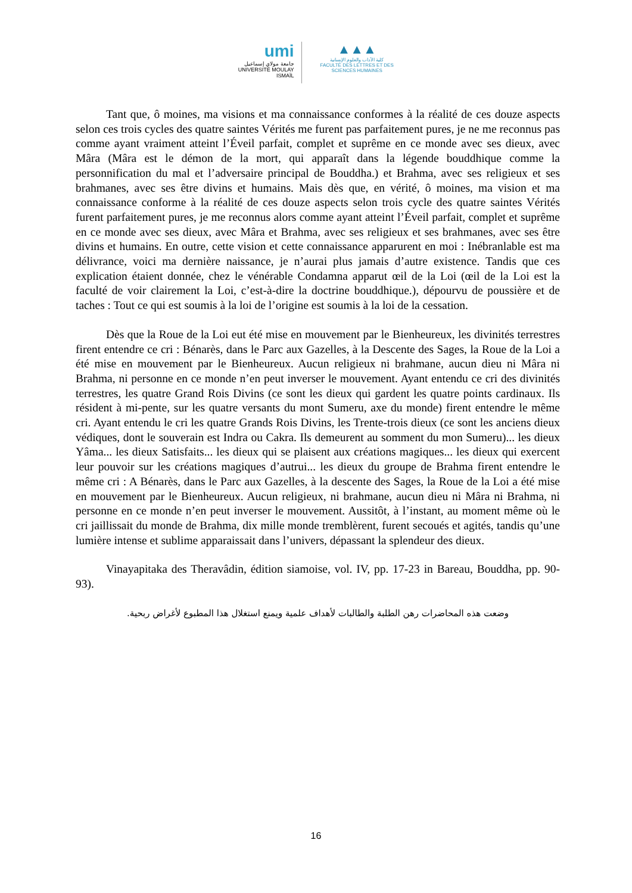umi
جامعة مولاي إسماعيل
UNIVERSITÉ MOULAY ISMAÏL
▲▲▲
كلية الآداب والعلوم الإنسانية
FACULTÉ DES LETTRES ET DES SCIENCES HUMAINES
Tant que, ô moines, ma visions et ma connaissance conformes à la réalité de ces douze aspects selon ces trois cycles des quatre saintes Vérités me furent pas parfaitement pures, je ne me reconnus pas comme ayant vraiment atteint l’Éveil parfait, complet et suprême en ce monde avec ses dieux, avec Mâra (Mâra est le démon de la mort, qui apparaît dans la légende bouddhique comme la personnification du mal et l’adversaire principal de Bouddha.) et Brahma, avec ses religieux et ses brahmanes, avec ses être divins et humains. Mais dès que, en vérité, ô moines, ma vision et ma connaissance conforme à la réalité de ces douze aspects selon trois cycle des quatre saintes Vérités furent parfaitement pures, je me reconnus alors comme ayant atteint l’Éveil parfait, complet et suprême en ce monde avec ses dieux, avec Mâra et Brahma, avec ses religieux et ses brahmanes, avec ses être divins et humains. En outre, cette vision et cette connaissance apparurent en moi : Inébranlable est ma délivrance, voici ma dernière naissance, je n’aurai plus jamais d’autre existence. Tandis que ces explication étaient donnée, chez le vénérable Condamna apparut œil de la Loi (œil de la Loi est la faculté de voir clairement la Loi, c’est-à-dire la doctrine bouddhique.), dépourvu de poussière et de taches : Tout ce qui est soumis à la loi de l’origine est soumis à la loi de la cessation.
Dès que la Roue de la Loi eut été mise en mouvement par le Bienheureux, les divinités terrestres firent entendre ce cri : Bénarès, dans le Parc aux Gazelles, à la Descente des Sages, la Roue de la Loi a été mise en mouvement par le Bienheureux. Aucun religieux ni brahmane, aucun dieu ni Mâra ni Brahma, ni personne en ce monde n’en peut inverser le mouvement. Ayant entendu ce cri des divinités terrestres, les quatre Grand Rois Divins (ce sont les dieux qui gardent les quatre points cardinaux. Ils résident à mi-pente, sur les quatre versants du mont Sumeru, axe du monde) firent entendre le même cri. Ayant entendu le cri les quatre Grands Rois Divins, les Trente-trois dieux (ce sont les anciens dieux védiques, dont le souverain est Indra ou Cakra. Ils demeurent au somment du mon Sumeru)... les dieux Yâma... les dieux Satisfaits... les dieux qui se plaisent aux créations magiques... les dieux qui exercent leur pouvoir sur les créations magiques d’autrui... les dieux du groupe de Brahma firent entendre le même cri : A Bénarès, dans le Parc aux Gazelles, à la descente des Sages, la Roue de la Loi a été mise en mouvement par le Bienheureux. Aucun religieux, ni brahmane, aucun dieu ni Mâra ni Brahma, ni personne en ce monde n’en peut inverser le mouvement. Aussitôt, à l’instant, au moment même où le cri jaillissait du monde de Brahma, dix mille monde tremblèrent, furent secoués et agités, tandis qu’une lumière intense et sublime apparaissait dans l’univers, dépassant la splendeur des dieux.
Vinayapitaka des Theravâdin, édition siamoise, vol. IV, pp. 17-23 in Bareau, Bouddha, pp. 90-93).
وضعت هذه المحاضرات رهن الطلبة والطالبات لأهداف علمية ويمنع استغلال هذا المطبوع لأغراض ربحية.
16